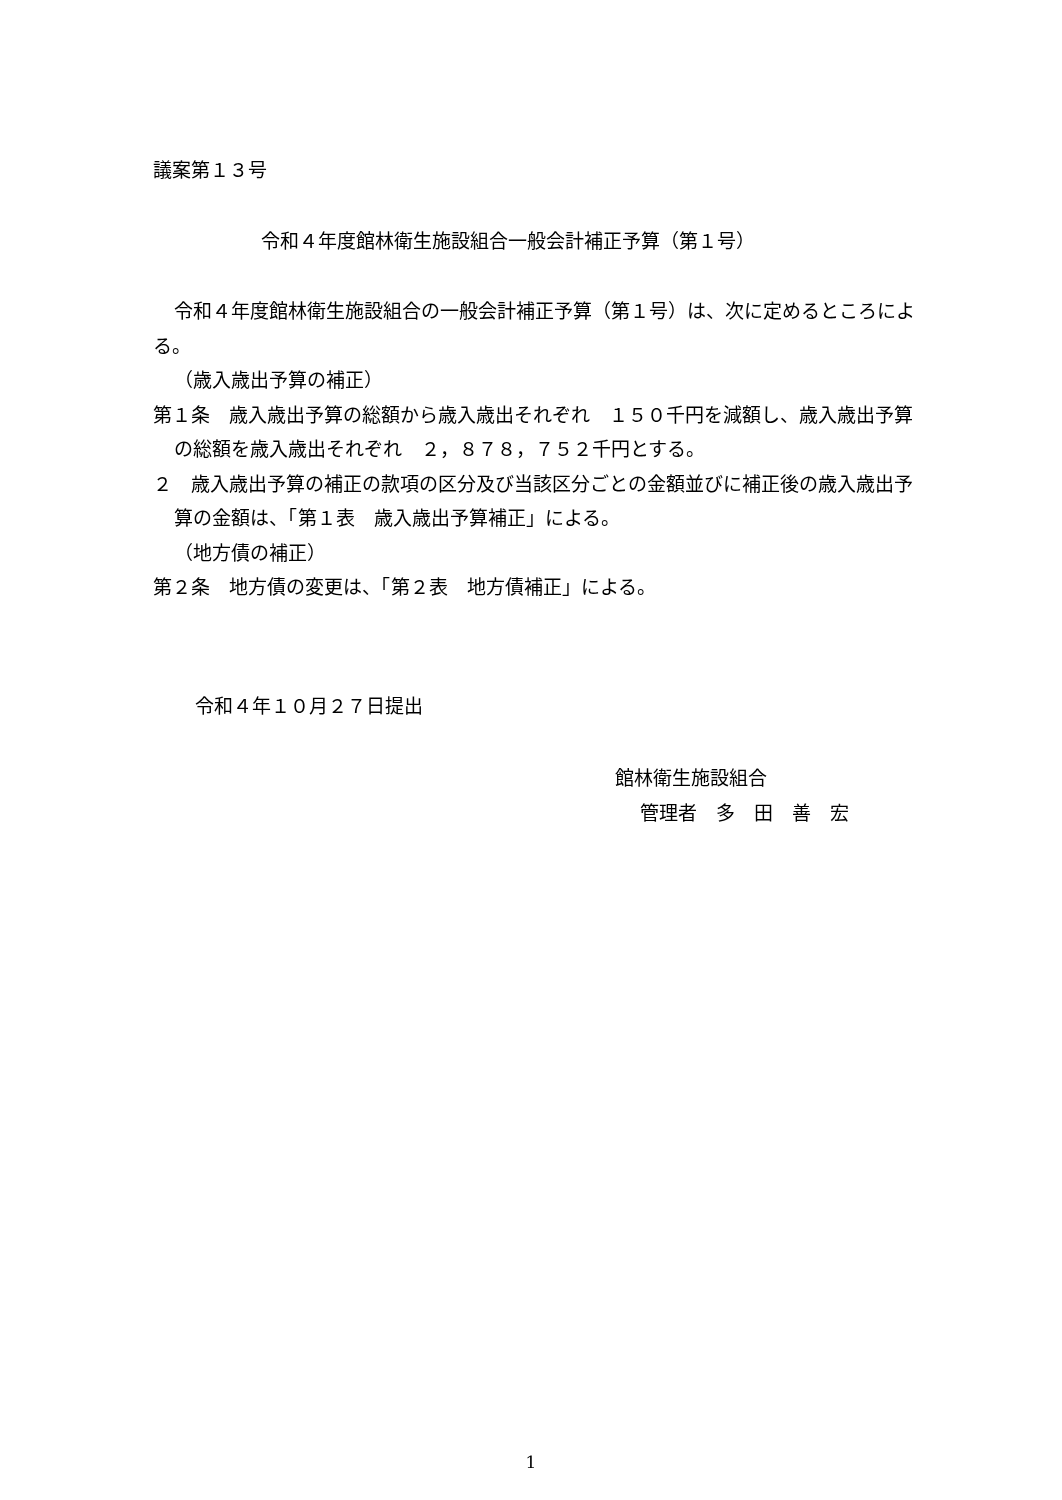議案第１３号
令和４年度館林衛生施設組合一般会計補正予算（第１号）
令和４年度館林衛生施設組合の一般会計補正予算（第１号）は、次に定めるところによる。
（歳入歳出予算の補正）
第１条　歳入歳出予算の総額から歳入歳出それぞれ　１５０千円を減額し、歳入歳出予算の総額を歳入歳出それぞれ　２，８７８，７５２千円とする。
２　歳入歳出予算の補正の款項の区分及び当該区分ごとの金額並びに補正後の歳入歳出予算の金額は、「第１表　歳入歳出予算補正」による。
（地方債の補正）
第２条　地方債の変更は、「第２表　地方債補正」による。
令和４年１０月２７日提出
館林衛生施設組合
管理者　多　田　善　宏
1